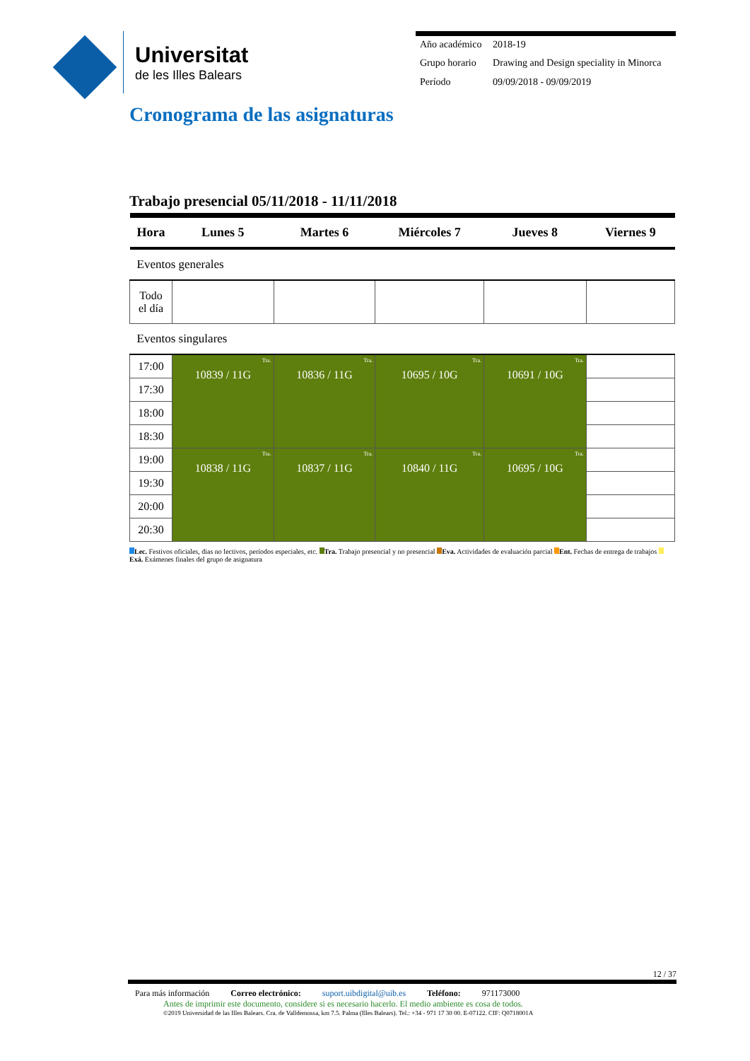Universitat
de les Illes Balears
| Año académico | 2018-19 |
| Grupo horario | Drawing and Design speciality in Minorca |
| Período | 09/09/2018 - 09/09/2019 |
Cronograma de las asignaturas
Trabajo presencial 05/11/2018 - 11/11/2018
| Hora | Lunes 5 | Martes 6 | Miércoles 7 | Jueves 8 | Viernes 9 |
| --- | --- | --- | --- | --- | --- |
| Eventos generales | | | | | |
| Todo el día | | | | | |
| Eventos singulares | | | | | |
| 17:00 | Tra. 10839 / 11G | Tra. 10836 / 11G | Tra. 10695 / 10G | Tra. 10691 / 10G | |
| 17:30 | | | | | |
| 18:00 | | | | | |
| 18:30 | | | | | |
| 19:00 | Tra. 10838 / 11G | Tra. 10837 / 11G | Tra. 10840 / 11G | Tra. 10695 / 10G | |
| 19:30 | | | | | |
| 20:00 | | | | | |
| 20:30 | | | | | |
Lec. Festivos oficiales, dias no lectivos, períodos especiales, etc. Tra. Trabajo presencial y no presencial Eva. Actividades de evaluación parcial Ent. Fechas de entrega de trabajos Exá. Exámenes finales del grupo de asignatura
12 / 37
Para más información Correo electrónico: suport.uibdigital@uib.es Teléfono: 971173000
Antes de imprimir este documento, considere si es necesario hacerlo. El medio ambiente es cosa de todos.
©2019 Universidad de las Illes Balears. Cra. de Valldemossa, km 7.5. Palma (Illes Balears). Tel.: +34 - 971 17 30 00. E-07122. CIF: Q0718001A